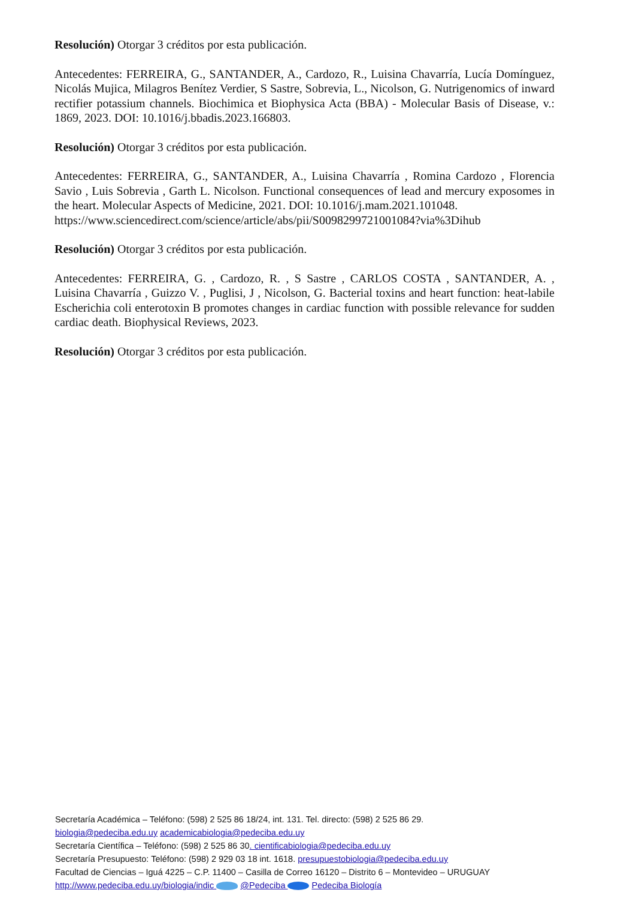Resolución) Otorgar 3 créditos por esta publicación.
Antecedentes: FERREIRA, G., SANTANDER, A., Cardozo, R., Luisina Chavarría, Lucía Domínguez, Nicolás Mujica, Milagros Benítez Verdier, S Sastre, Sobrevia, L., Nicolson, G. Nutrigenomics of inward rectifier potassium channels. Biochimica et Biophysica Acta (BBA) - Molecular Basis of Disease, v.: 1869, 2023. DOI: 10.1016/j.bbadis.2023.166803.
Resolución) Otorgar 3 créditos por esta publicación.
Antecedentes: FERREIRA, G., SANTANDER, A., Luisina Chavarría , Romina Cardozo , Florencia Savio , Luis Sobrevia , Garth L. Nicolson. Functional consequences of lead and mercury exposomes in the heart. Molecular Aspects of Medicine, 2021. DOI: 10.1016/j.mam.2021.101048.
https://www.sciencedirect.com/science/article/abs/pii/S0098299721001084?via%3Dihub
Resolución) Otorgar 3 créditos por esta publicación.
Antecedentes: FERREIRA, G. , Cardozo, R. , S Sastre , CARLOS COSTA , SANTANDER, A. , Luisina Chavarría , Guizzo V. , Puglisi, J , Nicolson, G. Bacterial toxins and heart function: heat-labile Escherichia coli enterotoxin B promotes changes in cardiac function with possible relevance for sudden cardiac death. Biophysical Reviews, 2023.
Resolución) Otorgar 3 créditos por esta publicación.
Secretaría Académica – Teléfono: (598) 2 525 86 18/24, int. 131. Tel. directo: (598) 2 525 86 29.
biologia@pedeciba.edu.uy academicabiologia@pedeciba.edu.uy
Secretaría Científica – Teléfono: (598) 2 525 86 30. cientificabiologia@pedeciba.edu.uy
Secretaría Presupuesto: Teléfono: (598) 2 929 03 18 int. 1618. presupuestobiologia@pedeciba.edu.uy
Facultad de Ciencias – Iguá 4225 – C.P. 11400 – Casilla de Correo 16120 – Distrito 6 – Montevideo – URUGUAY
http://www.pedeciba.edu.uy/biologia/indic @Pedeciba Pedeciba Biología